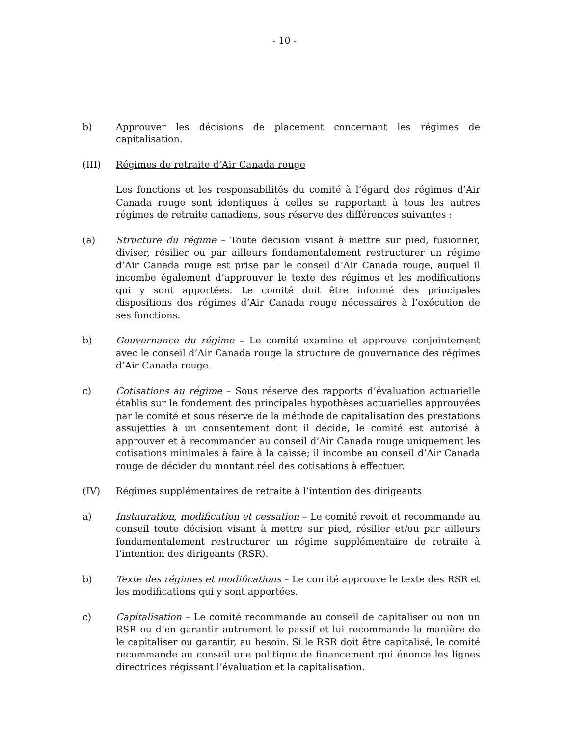- 10 -
b) Approuver les décisions de placement concernant les régimes de capitalisation.
(III) Régimes de retraite d’Air Canada rouge
Les fonctions et les responsabilités du comité à l’égard des régimes d’Air Canada rouge sont identiques à celles se rapportant à tous les autres régimes de retraite canadiens, sous réserve des différences suivantes :
(a) Structure du régime – Toute décision visant à mettre sur pied, fusionner, diviser, résilier ou par ailleurs fondamentalement restructurer un régime d’Air Canada rouge est prise par le conseil d’Air Canada rouge, auquel il incombe également d’approuver le texte des régimes et les modifications qui y sont apportées. Le comité doit être informé des principales dispositions des régimes d’Air Canada rouge nécessaires à l’exécution de ses fonctions.
b) Gouvernance du régime – Le comité examine et approuve conjointement avec le conseil d’Air Canada rouge la structure de gouvernance des régimes d’Air Canada rouge.
c) Cotisations au régime – Sous réserve des rapports d’évaluation actuarielle établis sur le fondement des principales hypothèses actuarielles approuvées par le comité et sous réserve de la méthode de capitalisation des prestations assujetties à un consentement dont il décide, le comité est autorisé à approuver et à recommander au conseil d’Air Canada rouge uniquement les cotisations minimales à faire à la caisse; il incombe au conseil d’Air Canada rouge de décider du montant réel des cotisations à effectuer.
(IV) Régimes supplémentaires de retraite à l’intention des dirigeants
a) Instauration, modification et cessation – Le comité revoit et recommande au conseil toute décision visant à mettre sur pied, résilier et/ou par ailleurs fondamentalement restructurer un régime supplémentaire de retraite à l’intention des dirigeants (RSR).
b) Texte des régimes et modifications – Le comité approuve le texte des RSR et les modifications qui y sont apportées.
c) Capitalisation – Le comité recommande au conseil de capitaliser ou non un RSR ou d’en garantir autrement le passif et lui recommande la manière de le capitaliser ou garantir, au besoin. Si le RSR doit être capitalisé, le comité recommande au conseil une politique de financement qui énonce les lignes directrices régissant l’évaluation et la capitalisation.